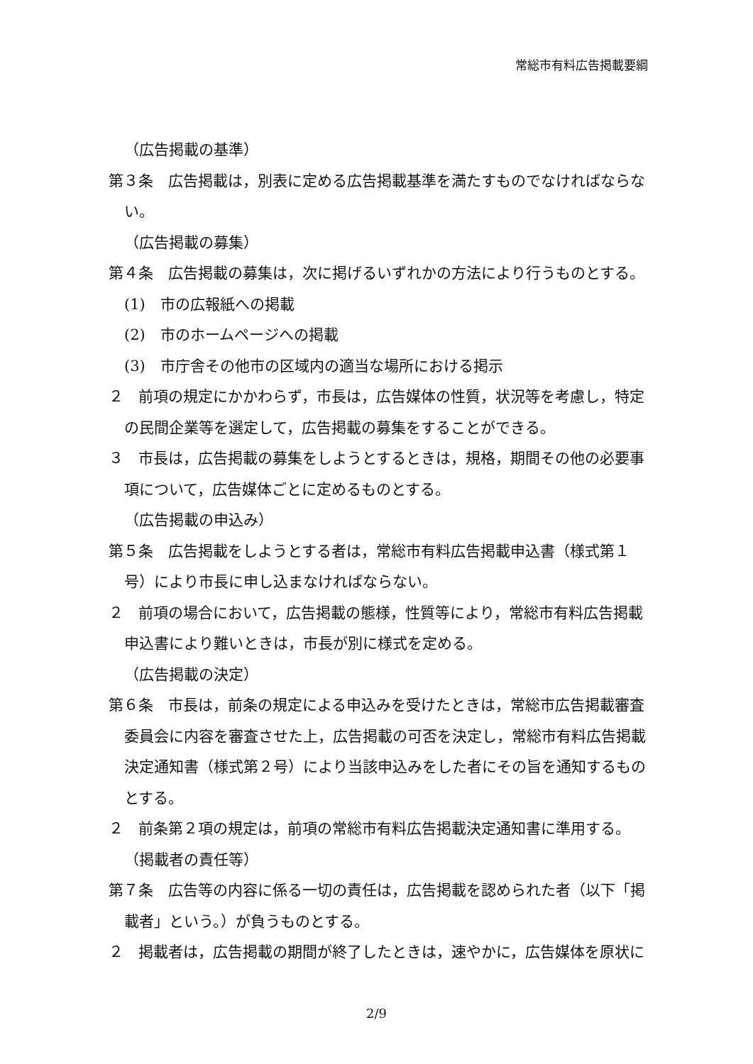常総市有料広告掲載要綱
（広告掲載の基準）
第３条　広告掲載は，別表に定める広告掲載基準を満たすものでなければならない。
（広告掲載の募集）
第４条　広告掲載の募集は，次に掲げるいずれかの方法により行うものとする。
(1)　市の広報紙への掲載
(2)　市のホームページへの掲載
(3)　市庁舎その他市の区域内の適当な場所における掲示
２　前項の規定にかかわらず，市長は，広告媒体の性質，状況等を考慮し，特定の民間企業等を選定して，広告掲載の募集をすることができる。
３　市長は，広告掲載の募集をしようとするときは，規格，期間その他の必要事項について，広告媒体ごとに定めるものとする。
（広告掲載の申込み）
第５条　広告掲載をしようとする者は，常総市有料広告掲載申込書（様式第１号）により市長に申し込まなければならない。
２　前項の場合において，広告掲載の態様，性質等により，常総市有料広告掲載申込書により難いときは，市長が別に様式を定める。
（広告掲載の決定）
第６条　市長は，前条の規定による申込みを受けたときは，常総市広告掲載審査委員会に内容を審査させた上，広告掲載の可否を決定し，常総市有料広告掲載決定通知書（様式第２号）により当該申込みをした者にその旨を通知するものとする。
２　前条第２項の規定は，前項の常総市有料広告掲載決定通知書に準用する。
（掲載者の責任等）
第７条　広告等の内容に係る一切の責任は，広告掲載を認められた者（以下「掲載者」という。）が負うものとする。
２　掲載者は，広告掲載の期間が終了したときは，速やかに，広告媒体を原状に
2/9